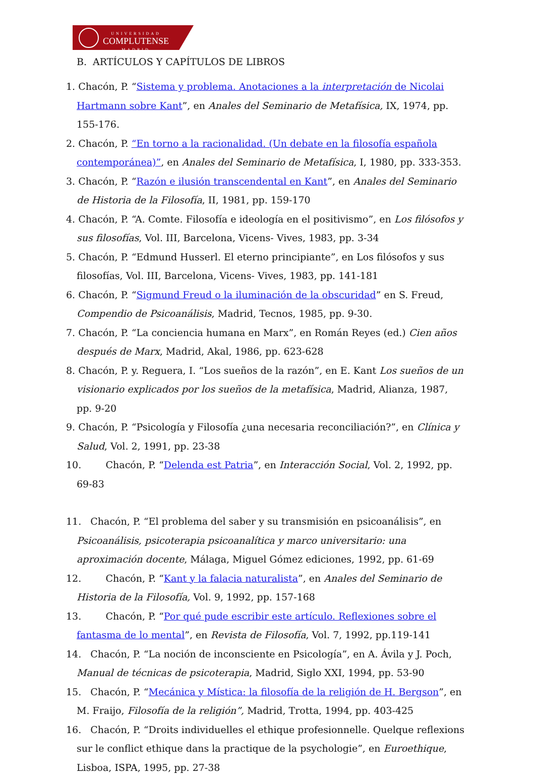UNIVERSIDAD
COMPLUTENSE
MADRID
B. ARTÍCULOS Y CAPÍTULOS DE LIBROS
1. Chacón, P. “Sistema y problema. Anotaciones a la interpretación de Nicolai Hartmann sobre Kant”, en Anales del Seminario de Metafísica, IX, 1974, pp. 155-176.
2. Chacón, P. “En torno a la racionalidad. (Un debate en la filosofía española contemporánea)”, en Anales del Seminario de Metafísica, I, 1980, pp. 333-353.
3. Chacón, P. “Razón e ilusión transcendental en Kant”, en Anales del Seminario de Historia de la Filosofía, II, 1981, pp. 159-170
4. Chacón, P. “A. Comte. Filosofía e ideología en el positivismo”, en Los filósofos y sus filosofías, Vol. III, Barcelona, Vicens- Vives, 1983, pp. 3-34
5. Chacón, P. “Edmund Husserl. El eterno principiante”, en Los filósofos y sus filosofías, Vol. III, Barcelona, Vicens- Vives, 1983, pp. 141-181
6. Chacón, P. “Sigmund Freud o la iluminación de la obscuridad” en S. Freud, Compendio de Psicoanálisis, Madrid, Tecnos, 1985, pp. 9-30.
7. Chacón, P. “La conciencia humana en Marx”, en Román Reyes (ed.) Cien años después de Marx, Madrid, Akal, 1986, pp. 623-628
8. Chacón, P. y. Reguera, I. “Los sueños de la razón”, en E. Kant Los sueños de un visionario explicados por los sueños de la metafísica, Madrid, Alianza, 1987, pp. 9-20
9. Chacón, P. “Psicología y Filosofía ¿una necesaria reconciliación?”, en Clínica y Salud, Vol. 2, 1991, pp. 23-38
10. Chacón, P. “Delenda est Patria”, en Interacción Social, Vol. 2, 1992, pp. 69-83
11. Chacón, P. “El problema del saber y su transmisión en psicoanálisis”, en Psicoanálisis, psicoterapia psicoanalítica y marco universitario: una aproximación docente, Málaga, Miguel Gómez ediciones, 1992, pp. 61-69
12. Chacón, P. “Kant y la falacia naturalista”, en Anales del Seminario de Historia de la Filosofía, Vol. 9, 1992, pp. 157-168
13. Chacón, P. “Por qué pude escribir este artículo. Reflexiones sobre el fantasma de lo mental”, en Revista de Filosofía, Vol. 7, 1992, pp.119-141
14. Chacón, P. “La noción de inconsciente en Psicología”, en A. Ávila y J. Poch, Manual de técnicas de psicoterapia, Madrid, Siglo XXI, 1994, pp. 53-90
15. Chacón, P. “Mecánica y Mística: la filosofía de la religión de H. Bergson”, en M. Fraijo, Filosofía de la religión”, Madrid, Trotta, 1994, pp. 403-425
16. Chacón, P. “Droits individuelles el ethique profesionnelle. Quelque reflexions sur le conflict ethique dans la practique de la psychologie”, en Euroethique, Lisboa, ISPA, 1995, pp. 27-38